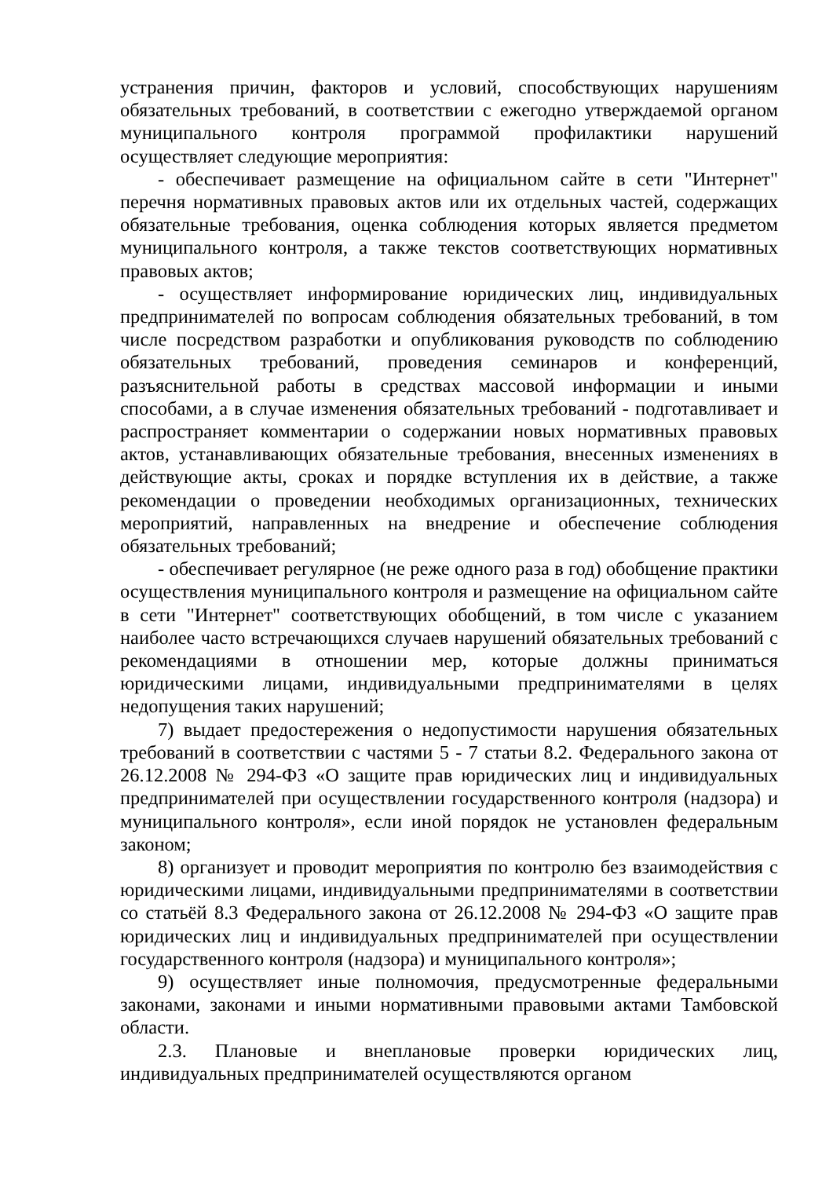устранения причин, факторов и условий, способствующих нарушениям обязательных требований, в соответствии с ежегодно утверждаемой органом муниципального контроля программой профилактики нарушений осуществляет следующие мероприятия:
- обеспечивает размещение на официальном сайте в сети "Интернет" перечня нормативных правовых актов или их отдельных частей, содержащих обязательные требования, оценка соблюдения которых является предметом муниципального контроля, а также текстов соответствующих нормативных правовых актов;
- осуществляет информирование юридических лиц, индивидуальных предпринимателей по вопросам соблюдения обязательных требований, в том числе посредством разработки и опубликования руководств по соблюдению обязательных требований, проведения семинаров и конференций, разъяснительной работы в средствах массовой информации и иными способами, а в случае изменения обязательных требований - подготавливает и распространяет комментарии о содержании новых нормативных правовых актов, устанавливающих обязательные требования, внесенных изменениях в действующие акты, сроках и порядке вступления их в действие, а также рекомендации о проведении необходимых организационных, технических мероприятий, направленных на внедрение и обеспечение соблюдения обязательных требований;
- обеспечивает регулярное (не реже одного раза в год) обобщение практики осуществления муниципального контроля и размещение на официальном сайте в сети "Интернет" соответствующих обобщений, в том числе с указанием наиболее часто встречающихся случаев нарушений обязательных требований с рекомендациями в отношении мер, которые должны приниматься юридическими лицами, индивидуальными предпринимателями в целях недопущения таких нарушений;
7) выдает предостережения о недопустимости нарушения обязательных требований в соответствии с частями 5 - 7 статьи 8.2. Федерального закона от 26.12.2008 № 294-ФЗ «О защите прав юридических лиц и индивидуальных предпринимателей при осуществлении государственного контроля (надзора) и муниципального контроля», если иной порядок не установлен федеральным законом;
8) организует и проводит мероприятия по контролю без взаимодействия с юридическими лицами, индивидуальными предпринимателями в соответствии со статьёй 8.3 Федерального закона от 26.12.2008 № 294-ФЗ «О защите прав юридических лиц и индивидуальных предпринимателей при осуществлении государственного контроля (надзора) и муниципального контроля»;
9) осуществляет иные полномочия, предусмотренные федеральными законами, законами и иными нормативными правовыми актами Тамбовской области.
2.3. Плановые и внеплановые проверки юридических лиц, индивидуальных предпринимателей осуществляются органом